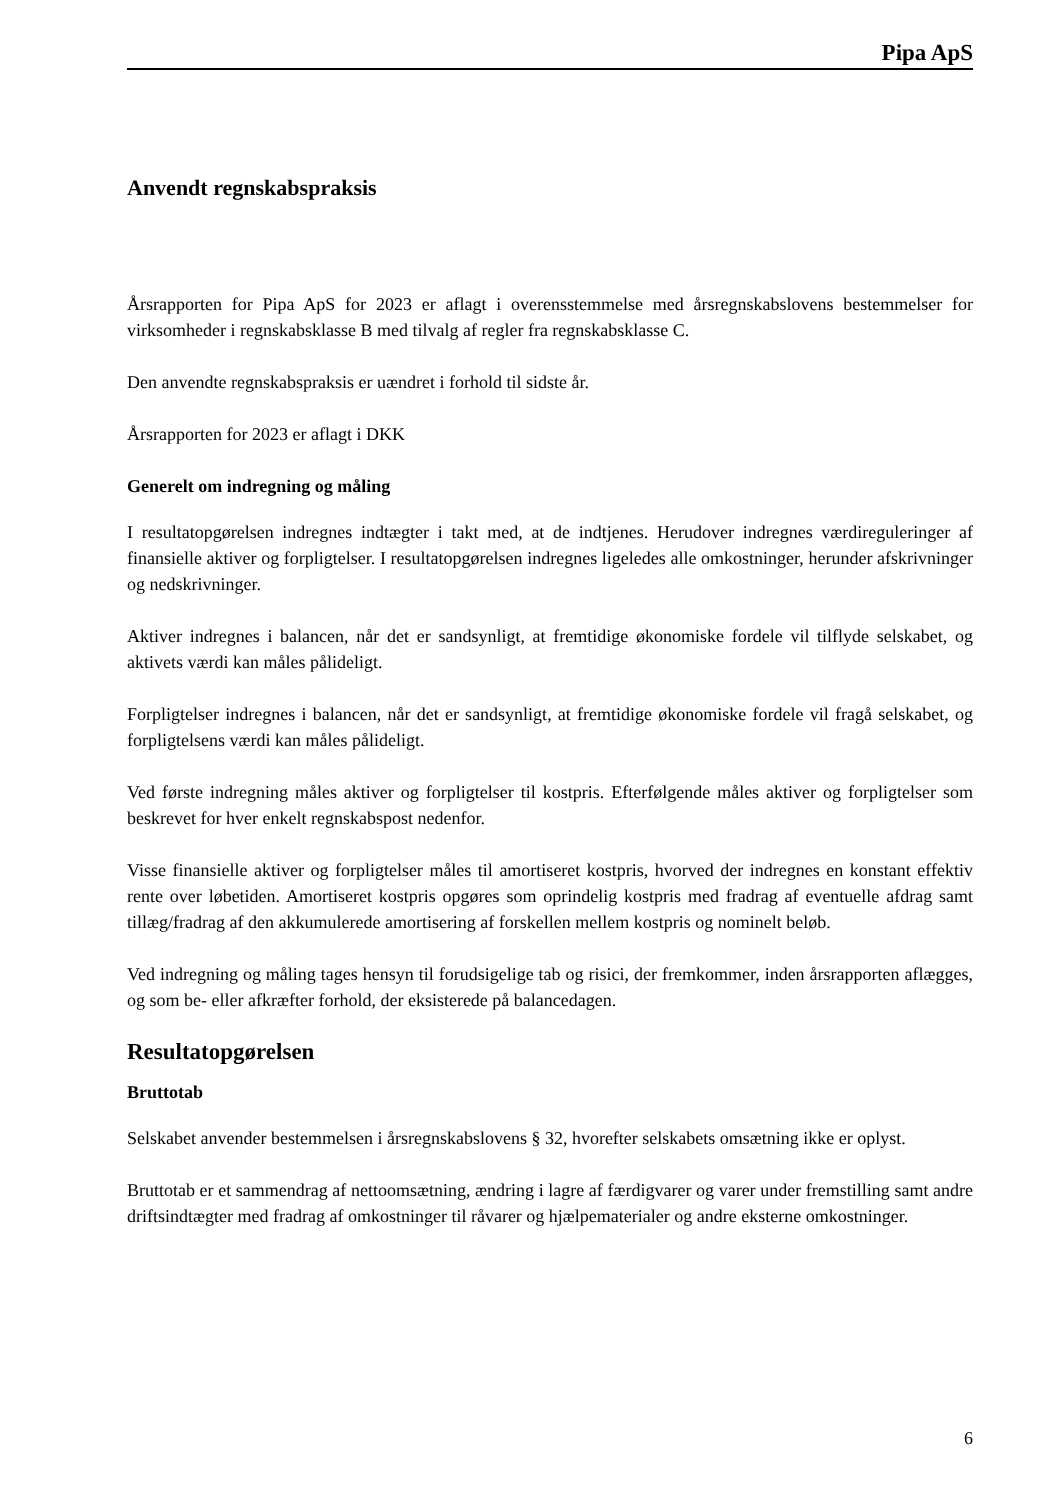Pipa ApS
Anvendt regnskabspraksis
Årsrapporten for Pipa ApS for 2023 er aflagt i overensstemmelse med årsregnskabslovens bestemmelser for virksomheder i regnskabsklasse B med tilvalg af regler fra regnskabsklasse C.
Den anvendte regnskabspraksis er uændret i forhold til sidste år.
Årsrapporten for 2023 er aflagt i DKK
Generelt om indregning og måling
I resultatopgørelsen indregnes indtægter i takt med, at de indtjenes. Herudover indregnes værdireguleringer af finansielle aktiver og forpligtelser. I resultatopgørelsen indregnes ligeledes alle omkostninger, herunder afskrivninger og nedskrivninger.
Aktiver indregnes i balancen, når det er sandsynligt, at fremtidige økonomiske fordele vil tilflyde selskabet, og aktivets værdi kan måles pålideligt.
Forpligtelser indregnes i balancen, når det er sandsynligt, at fremtidige økonomiske fordele vil fragå selskabet, og forpligtelsens værdi kan måles pålideligt.
Ved første indregning måles aktiver og forpligtelser til kostpris. Efterfølgende måles aktiver og forpligtelser som beskrevet for hver enkelt regnskabspost nedenfor.
Visse finansielle aktiver og forpligtelser måles til amortiseret kostpris, hvorved der indregnes en konstant effektiv rente over løbetiden. Amortiseret kostpris opgøres som oprindelig kostpris med fradrag af eventuelle afdrag samt tillæg/fradrag af den akkumulerede amortisering af forskellen mellem kostpris og nominelt beløb.
Ved indregning og måling tages hensyn til forudsigelige tab og risici, der fremkommer, inden årsrapporten aflægges, og som be- eller afkræfter forhold, der eksisterede på balancedagen.
Resultatopgørelsen
Bruttotab
Selskabet anvender bestemmelsen i årsregnskabslovens § 32, hvorefter selskabets omsætning ikke er oplyst.
Bruttotab er et sammendrag af nettoomsætning, ændring i lagre af færdigvarer og varer under fremstilling samt andre driftsindtægter med fradrag af omkostninger til råvarer og hjælpematerialer og andre eksterne omkostninger.
6